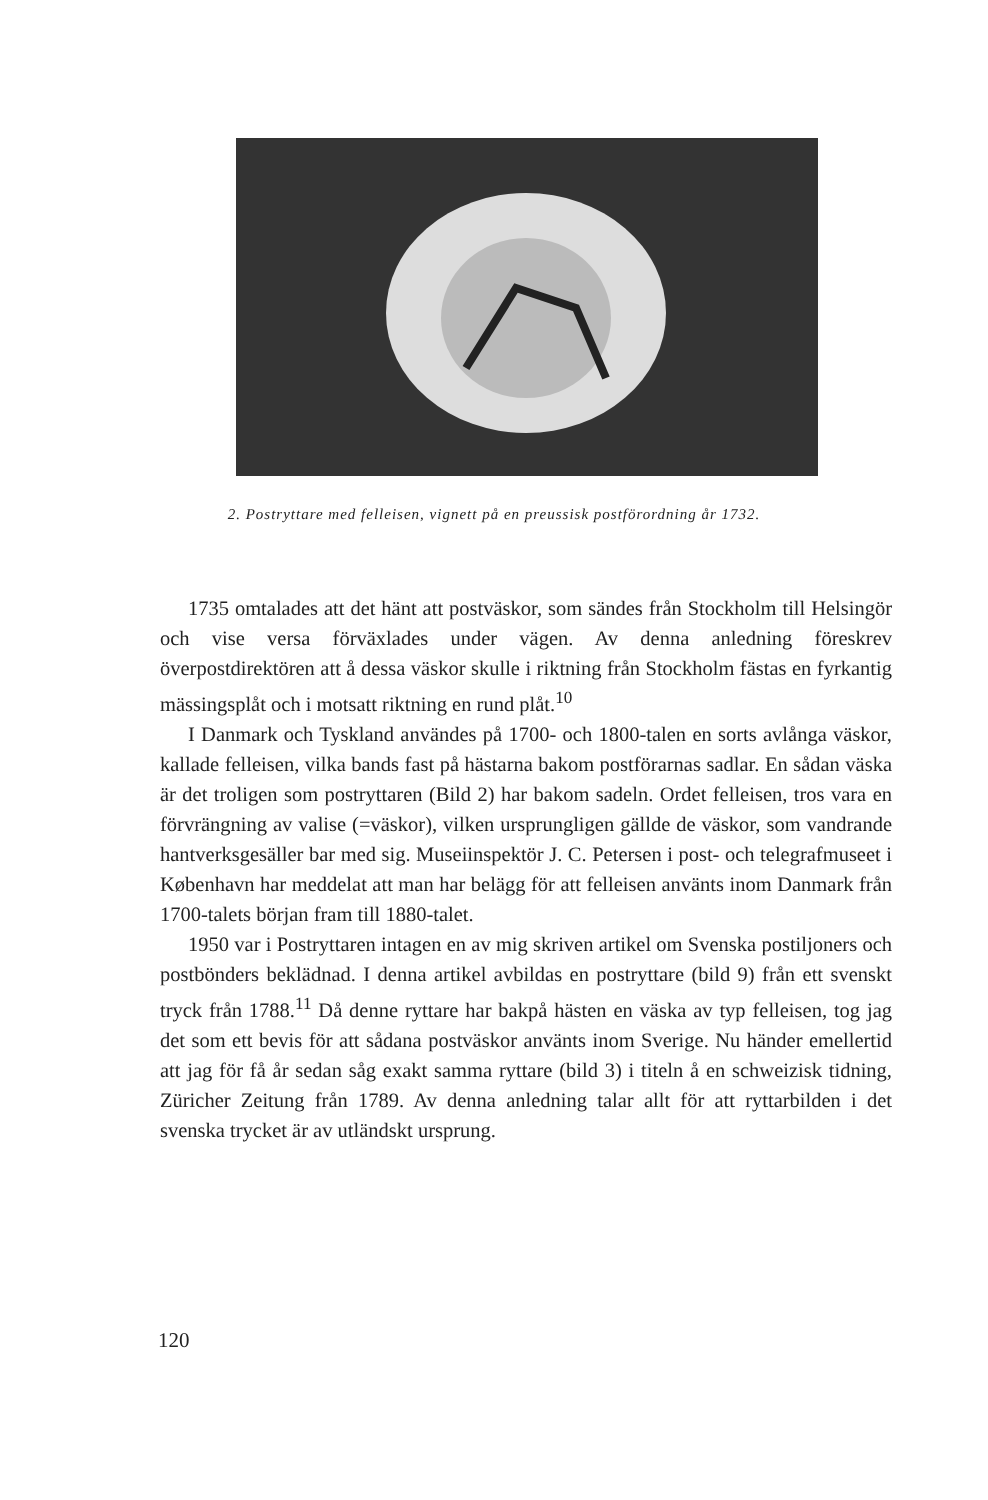2. Postryttare med felleisen, vignett på en preussisk postförordning år 1732.
1735 omtalades att det hänt att postväskor, som sändes från Stockholm till Helsingör och vise versa förväxlades under vägen. Av denna anledning föreskrev överpostdirektören att å dessa väskor skulle i riktning från Stockholm fästas en fyrkantig mässingsplåt och i motsatt riktning en rund plåt.<sup>10</sup>
I Danmark och Tyskland användes på 1700- och 1800-talen en sorts avlånga väskor, kallade felleisen, vilka bands fast på hästarna bakom postförarnas sadlar. En sådan väska är det troligen som postryttaren (Bild 2) har bakom sadeln. Ordet felleisen, tros vara en förvrängning av valise (=väskor), vilken ursprungligen gällde de väskor, som vandrande hantverksgesäller bar med sig. Museiinspektör J. C. Petersen i post- och telegrafmuseet i København har meddelat att man har belägg för att felleisen använts inom Danmark från 1700-talets början fram till 1880-talet.
1950 var i Postryttaren intagen en av mig skriven artikel om Svenska postiljoners och postbönders beklädnad. I denna artikel avbildas en postryttare (bild 9) från ett svenskt tryck från 1788.<sup>11</sup> Då denne ryttare har bakpå hästen en väska av typ felleisen, tog jag det som ett bevis för att sådana postväskor använts inom Sverige. Nu händer emellertid att jag för få år sedan såg exakt samma ryttare (bild 3) i titeln å en schweizisk tidning, Züricher Zeitung från 1789. Av denna anledning talar allt för att ryttarbilden i det svenska trycket är av utländskt ursprung.
120